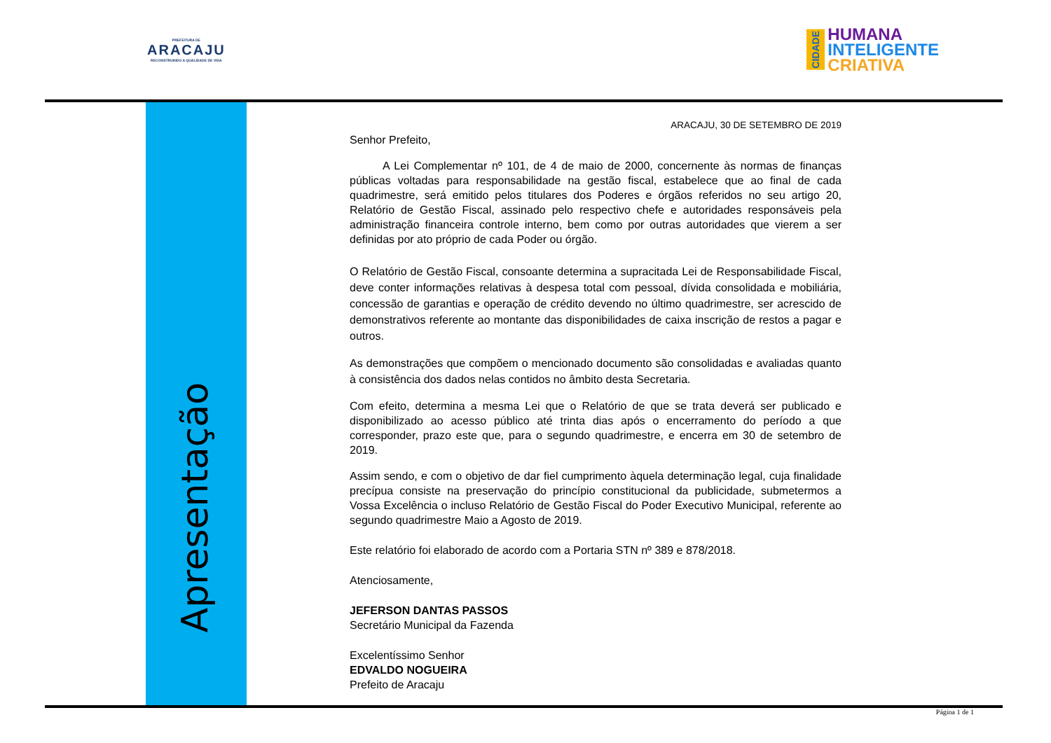PREFEITURA DE
ARACAJU
RECONSTRUINDO A QUALIDADE DE VIDA
CIDADE
HUMANA
INTELIGENTE
CRIATIVA
Apresentação
ARACAJU, 30 DE SETEMBRO DE 2019
Senhor Prefeito,
A Lei Complementar nº 101, de 4 de maio de 2000, concernente às normas de finanças públicas voltadas para responsabilidade na gestão fiscal, estabelece que ao final de cada quadrimestre, será emitido pelos titulares dos Poderes e órgãos referidos no seu artigo 20, Relatório de Gestão Fiscal, assinado pelo respectivo chefe e autoridades responsáveis pela administração financeira controle interno, bem como por outras autoridades que vierem a ser definidas por ato próprio de cada Poder ou órgão.
O Relatório de Gestão Fiscal, consoante determina a supracitada Lei de Responsabilidade Fiscal, deve conter informações relativas à despesa total com pessoal, dívida consolidada e mobiliária, concessão de garantias e operação de crédito devendo no último quadrimestre, ser acrescido de demonstrativos referente ao montante das disponibilidades de caixa inscrição de restos a pagar e outros.
As demonstrações que compõem o mencionado documento são consolidadas e avaliadas quanto à consistência dos dados nelas contidos no âmbito desta Secretaria.
Com efeito, determina a mesma Lei que o Relatório de que se trata deverá ser publicado e disponibilizado ao acesso público até trinta dias após o encerramento do período a que corresponder, prazo este que, para o segundo quadrimestre, e encerra em 30 de setembro de 2019.
Assim sendo, e com o objetivo de dar fiel cumprimento àquela determinação legal, cuja finalidade precípua consiste na preservação do princípio constitucional da publicidade, submetermos a Vossa Excelência o incluso Relatório de Gestão Fiscal do Poder Executivo Municipal, referente ao segundo quadrimestre Maio a Agosto de 2019.
Este relatório foi elaborado de acordo com a Portaria STN nº 389 e 878/2018.
Atenciosamente,
JEFERSON DANTAS PASSOS
Secretário Municipal da Fazenda
Excelentíssimo Senhor
EDVALDO NOGUEIRA
Prefeito de Aracaju
Página 1 de 1